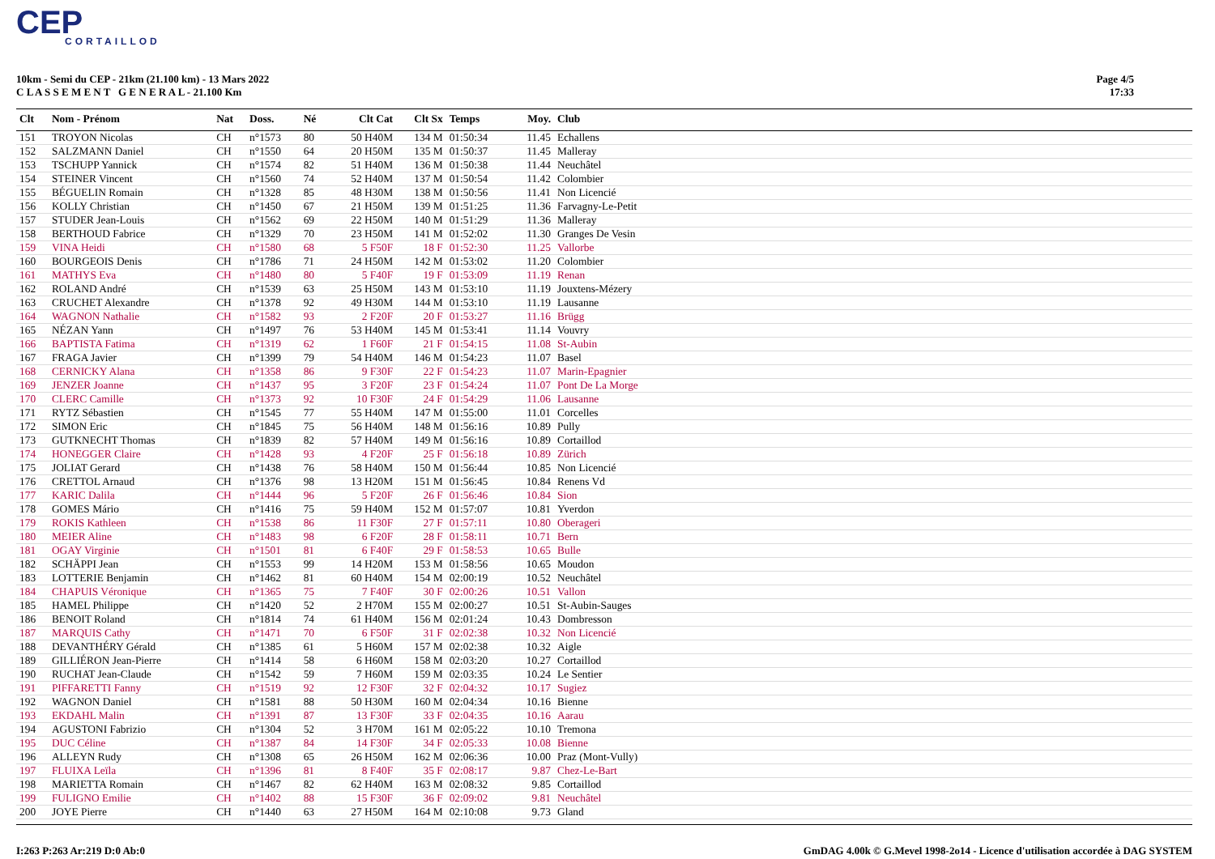CEP
CORTAILLOD
10km - Semi du CEP - 21km (21.100 km) - 13 Mars 2022
C L A S S E M E N T G E N E R A L - 21.100 Km
Page 4/5
17:33
| Clt | Nom - Prénom | Nat | Doss. | Né | Clt Cat | Clt Sx | Temps | Moy. | Club |
| --- | --- | --- | --- | --- | --- | --- | --- | --- | --- |
| 151 | TROYON Nicolas | CH | n°1573 | 80 | 50 H40M | 134 M | 01:50:34 | 11.45 | Echallens |
| 152 | SALZMANN Daniel | CH | n°1550 | 64 | 20 H50M | 135 M | 01:50:37 | 11.45 | Malleray |
| 153 | TSCHUPP Yannick | CH | n°1574 | 82 | 51 H40M | 136 M | 01:50:38 | 11.44 | Neuchâtel |
| 154 | STEINER Vincent | CH | n°1560 | 74 | 52 H40M | 137 M | 01:50:54 | 11.42 | Colombier |
| 155 | BÉGUELIN Romain | CH | n°1328 | 85 | 48 H30M | 138 M | 01:50:56 | 11.41 | Non Licencié |
| 156 | KOLLY Christian | CH | n°1450 | 67 | 21 H50M | 139 M | 01:51:25 | 11.36 | Farvagny-Le-Petit |
| 157 | STUDER Jean-Louis | CH | n°1562 | 69 | 22 H50M | 140 M | 01:51:29 | 11.36 | Malleray |
| 158 | BERTHOUD Fabrice | CH | n°1329 | 70 | 23 H50M | 141 M | 01:52:02 | 11.30 | Granges De Vesin |
| 159 | VINA Heidi | CH | n°1580 | 68 | 5 F50F | 18 F | 01:52:30 | 11.25 | Vallorbe |
| 160 | BOURGEOIS Denis | CH | n°1786 | 71 | 24 H50M | 142 M | 01:53:02 | 11.20 | Colombier |
| 161 | MATHYS Eva | CH | n°1480 | 80 | 5 F40F | 19 F | 01:53:09 | 11.19 | Renan |
| 162 | ROLAND André | CH | n°1539 | 63 | 25 H50M | 143 M | 01:53:10 | 11.19 | Jouxtens-Mézery |
| 163 | CRUCHET Alexandre | CH | n°1378 | 92 | 49 H30M | 144 M | 01:53:10 | 11.19 | Lausanne |
| 164 | WAGNON Nathalie | CH | n°1582 | 93 | 2 F20F | 20 F | 01:53:27 | 11.16 | Brügg |
| 165 | NÉZAN Yann | CH | n°1497 | 76 | 53 H40M | 145 M | 01:53:41 | 11.14 | Vouvry |
| 166 | BAPTISTA Fatima | CH | n°1319 | 62 | 1 F60F | 21 F | 01:54:15 | 11.08 | St-Aubin |
| 167 | FRAGA Javier | CH | n°1399 | 79 | 54 H40M | 146 M | 01:54:23 | 11.07 | Basel |
| 168 | CERNICKY Alana | CH | n°1358 | 86 | 9 F30F | 22 F | 01:54:23 | 11.07 | Marin-Epagnier |
| 169 | JENZER Joanne | CH | n°1437 | 95 | 3 F20F | 23 F | 01:54:24 | 11.07 | Pont De La Morge |
| 170 | CLERC Camille | CH | n°1373 | 92 | 10 F30F | 24 F | 01:54:29 | 11.06 | Lausanne |
| 171 | RYTZ Sébastien | CH | n°1545 | 77 | 55 H40M | 147 M | 01:55:00 | 11.01 | Corcelles |
| 172 | SIMON Eric | CH | n°1845 | 75 | 56 H40M | 148 M | 01:56:16 | 10.89 | Pully |
| 173 | GUTKNECHT Thomas | CH | n°1839 | 82 | 57 H40M | 149 M | 01:56:16 | 10.89 | Cortaillod |
| 174 | HONEGGER Claire | CH | n°1428 | 93 | 4 F20F | 25 F | 01:56:18 | 10.89 | Zürich |
| 175 | JOLIAT Gerard | CH | n°1438 | 76 | 58 H40M | 150 M | 01:56:44 | 10.85 | Non Licencié |
| 176 | CRETTOL Arnaud | CH | n°1376 | 98 | 13 H20M | 151 M | 01:56:45 | 10.84 | Renens Vd |
| 177 | KARIC Dalila | CH | n°1444 | 96 | 5 F20F | 26 F | 01:56:46 | 10.84 | Sion |
| 178 | GOMES Mário | CH | n°1416 | 75 | 59 H40M | 152 M | 01:57:07 | 10.81 | Yverdon |
| 179 | ROKIS Kathleen | CH | n°1538 | 86 | 11 F30F | 27 F | 01:57:11 | 10.80 | Oberageri |
| 180 | MEIER Aline | CH | n°1483 | 98 | 6 F20F | 28 F | 01:58:11 | 10.71 | Bern |
| 181 | OGAY Virginie | CH | n°1501 | 81 | 6 F40F | 29 F | 01:58:53 | 10.65 | Bulle |
| 182 | SCHÄPPI Jean | CH | n°1553 | 99 | 14 H20M | 153 M | 01:58:56 | 10.65 | Moudon |
| 183 | LOTTERIE Benjamin | CH | n°1462 | 81 | 60 H40M | 154 M | 02:00:19 | 10.52 | Neuchâtel |
| 184 | CHAPUIS Véronique | CH | n°1365 | 75 | 7 F40F | 30 F | 02:00:26 | 10.51 | Vallon |
| 185 | HAMEL Philippe | CH | n°1420 | 52 | 2 H70M | 155 M | 02:00:27 | 10.51 | St-Aubin-Sauges |
| 186 | BENOIT Roland | CH | n°1814 | 74 | 61 H40M | 156 M | 02:01:24 | 10.43 | Dombresson |
| 187 | MARQUIS Cathy | CH | n°1471 | 70 | 6 F50F | 31 F | 02:02:38 | 10.32 | Non Licencié |
| 188 | DEVANTHÉRY Gérald | CH | n°1385 | 61 | 5 H60M | 157 M | 02:02:38 | 10.32 | Aigle |
| 189 | GILLIÉRON Jean-Pierre | CH | n°1414 | 58 | 6 H60M | 158 M | 02:03:20 | 10.27 | Cortaillod |
| 190 | RUCHAT Jean-Claude | CH | n°1542 | 59 | 7 H60M | 159 M | 02:03:35 | 10.24 | Le Sentier |
| 191 | PIFFARETTI Fanny | CH | n°1519 | 92 | 12 F30F | 32 F | 02:04:32 | 10.17 | Sugiez |
| 192 | WAGNON Daniel | CH | n°1581 | 88 | 50 H30M | 160 M | 02:04:34 | 10.16 | Bienne |
| 193 | EKDAHL Malin | CH | n°1391 | 87 | 13 F30F | 33 F | 02:04:35 | 10.16 | Aarau |
| 194 | AGUSTONI Fabrizio | CH | n°1304 | 52 | 3 H70M | 161 M | 02:05:22 | 10.10 | Tremona |
| 195 | DUC Céline | CH | n°1387 | 84 | 14 F30F | 34 F | 02:05:33 | 10.08 | Bienne |
| 196 | ALLEYN Rudy | CH | n°1308 | 65 | 26 H50M | 162 M | 02:06:36 | 10.00 | Praz (Mont-Vully) |
| 197 | FLUIXA Leïla | CH | n°1396 | 81 | 8 F40F | 35 F | 02:08:17 | 9.87 | Chez-Le-Bart |
| 198 | MARIETTA Romain | CH | n°1467 | 82 | 62 H40M | 163 M | 02:08:32 | 9.85 | Cortaillod |
| 199 | FULIGNO Emilie | CH | n°1402 | 88 | 15 F30F | 36 F | 02:09:02 | 9.81 | Neuchâtel |
| 200 | JOYE Pierre | CH | n°1440 | 63 | 27 H50M | 164 M | 02:10:08 | 9.73 | Gland |
I:263 P:263 Ar:219 D:0 Ab:0 GmDAG 4.00k © G.Mevel 1998-2o14 - Licence d'utilisation accordée à DAG SYSTEM